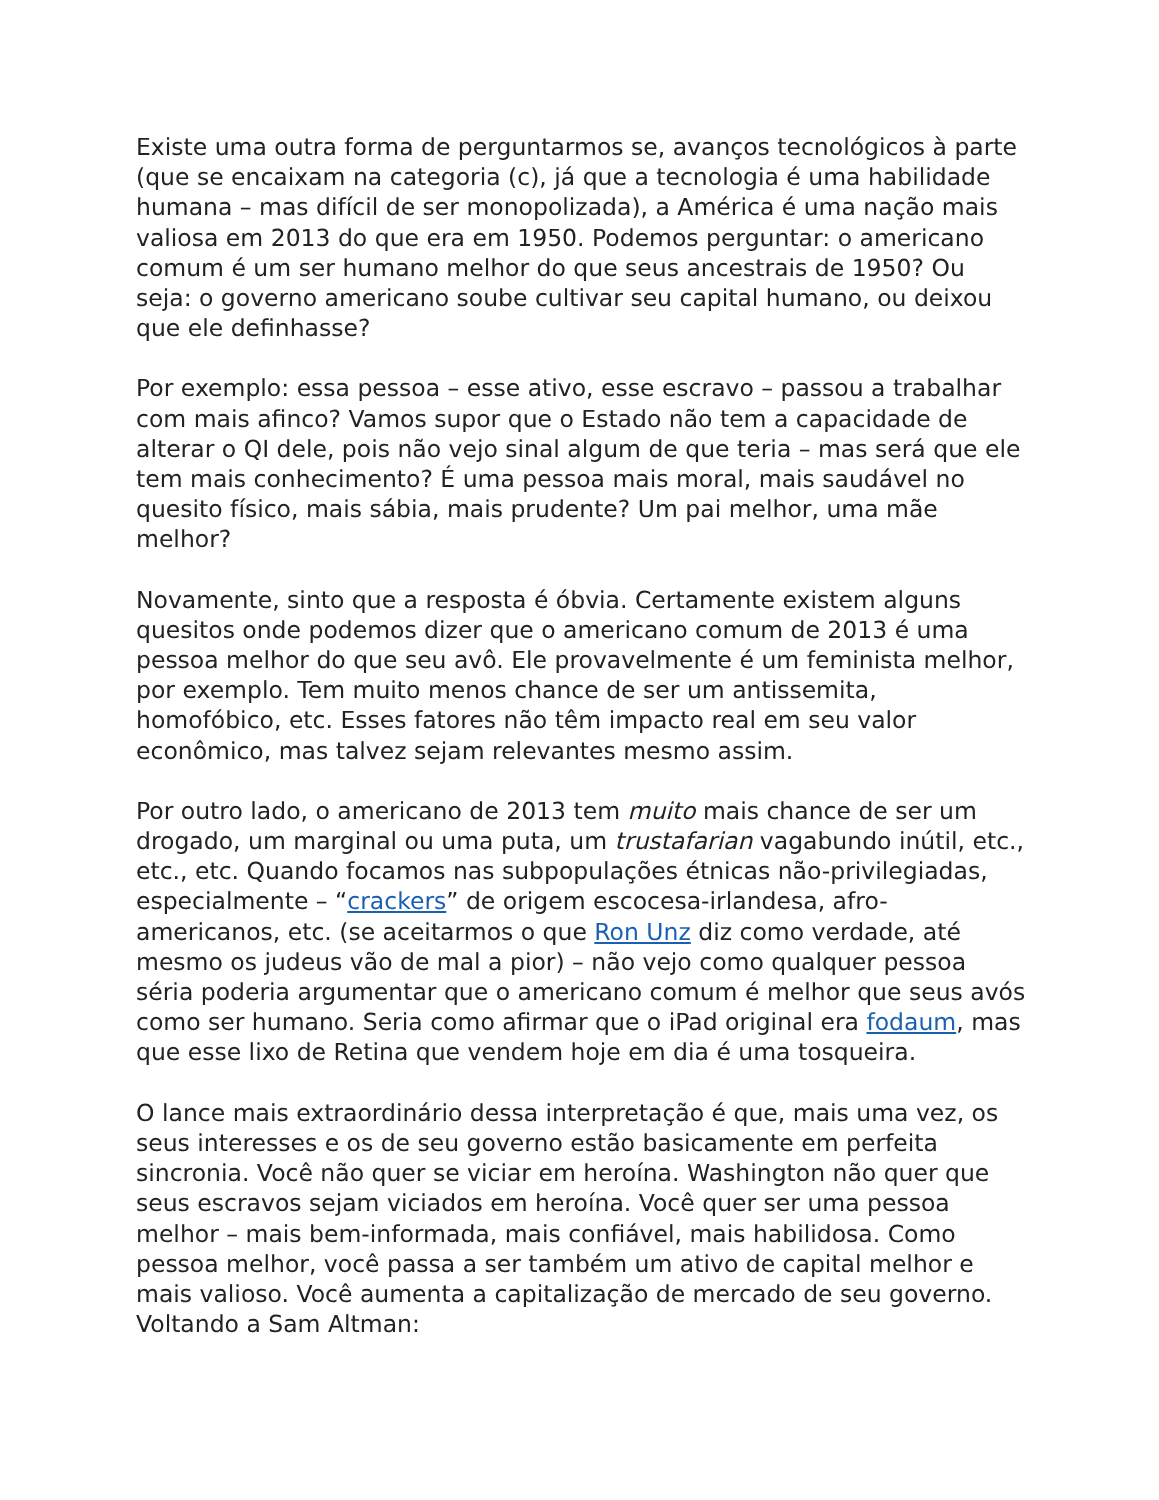Existe uma outra forma de perguntarmos se, avanços tecnológicos à parte (que se encaixam na categoria (c), já que a tecnologia é uma habilidade humana – mas difícil de ser monopolizada), a América é uma nação mais valiosa em 2013 do que era em 1950. Podemos perguntar: o americano comum é um ser humano melhor do que seus ancestrais de 1950? Ou seja: o governo americano soube cultivar seu capital humano, ou deixou que ele definhasse?
Por exemplo: essa pessoa – esse ativo, esse escravo – passou a trabalhar com mais afinco? Vamos supor que o Estado não tem a capacidade de alterar o QI dele, pois não vejo sinal algum de que teria – mas será que ele tem mais conhecimento? É uma pessoa mais moral, mais saudável no quesito físico, mais sábia, mais prudente? Um pai melhor, uma mãe melhor?
Novamente, sinto que a resposta é óbvia. Certamente existem alguns quesitos onde podemos dizer que o americano comum de 2013 é uma pessoa melhor do que seu avô. Ele provavelmente é um feminista melhor, por exemplo. Tem muito menos chance de ser um antissemita, homofóbico, etc. Esses fatores não têm impacto real em seu valor econômico, mas talvez sejam relevantes mesmo assim.
Por outro lado, o americano de 2013 tem muito mais chance de ser um drogado, um marginal ou uma puta, um trustafarian vagabundo inútil, etc., etc., etc. Quando focamos nas subpopulações étnicas não-privilegiadas, especialmente – “crackers” de origem escocesa-irlandesa, afro-americanos, etc. (se aceitarmos o que Ron Unz diz como verdade, até mesmo os judeus vão de mal a pior) – não vejo como qualquer pessoa séria poderia argumentar que o americano comum é melhor que seus avós como ser humano. Seria como afirmar que o iPad original era fodaum, mas que esse lixo de Retina que vendem hoje em dia é uma tosqueira.
O lance mais extraordinário dessa interpretação é que, mais uma vez, os seus interesses e os de seu governo estão basicamente em perfeita sincronia. Você não quer se viciar em heroína. Washington não quer que seus escravos sejam viciados em heroína. Você quer ser uma pessoa melhor – mais bem-informada, mais confiável, mais habilidosa. Como pessoa melhor, você passa a ser também um ativo de capital melhor e mais valioso. Você aumenta a capitalização de mercado de seu governo. Voltando a Sam Altman: